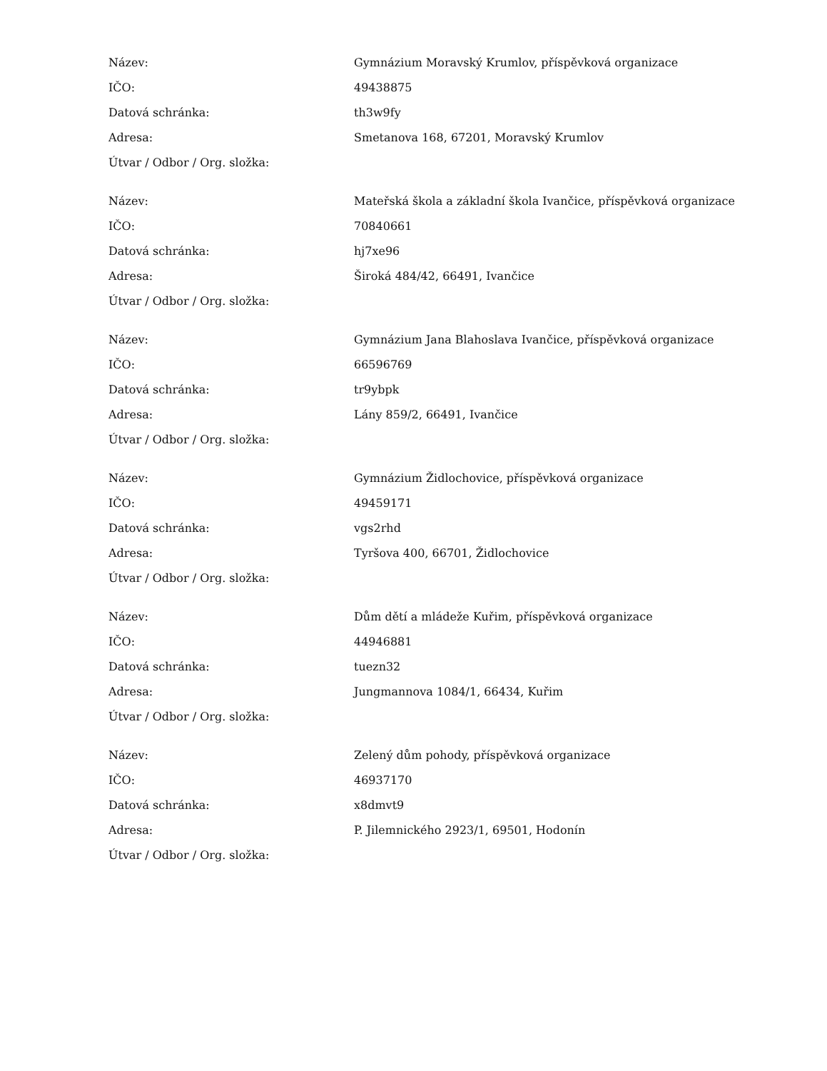| Název: | Gymnázium Moravský Krumlov, příspěvková organizace |
| IČO: | 49438875 |
| Datová schránka: | th3w9fy |
| Adresa: | Smetanova 168, 67201, Moravský Krumlov |
| Útvar / Odbor / Org. složka: | |
| Název: | Mateřská škola a základní škola Ivančice, příspěvková organizace |
| IČO: | 70840661 |
| Datová schránka: | hj7xe96 |
| Adresa: | Široká 484/42, 66491, Ivančice |
| Útvar / Odbor / Org. složka: | |
| Název: | Gymnázium Jana Blahoslava Ivančice, příspěvková organizace |
| IČO: | 66596769 |
| Datová schránka: | tr9ybpk |
| Adresa: | Lány 859/2, 66491, Ivančice |
| Útvar / Odbor / Org. složka: | |
| Název: | Gymnázium Židlochovice, příspěvková organizace |
| IČO: | 49459171 |
| Datová schránka: | vgs2rhd |
| Adresa: | Tyršova 400, 66701, Židlochovice |
| Útvar / Odbor / Org. složka: | |
| Název: | Dům dětí a mládeže Kuřim, příspěvková organizace |
| IČO: | 44946881 |
| Datová schránka: | tuezn32 |
| Adresa: | Jungmannova 1084/1, 66434, Kuřim |
| Útvar / Odbor / Org. složka: | |
| Název: | Zelený dům pohody, příspěvková organizace |
| IČO: | 46937170 |
| Datová schránka: | x8dmvt9 |
| Adresa: | P. Jilemnického 2923/1, 69501, Hodonín |
| Útvar / Odbor / Org. složka: | |